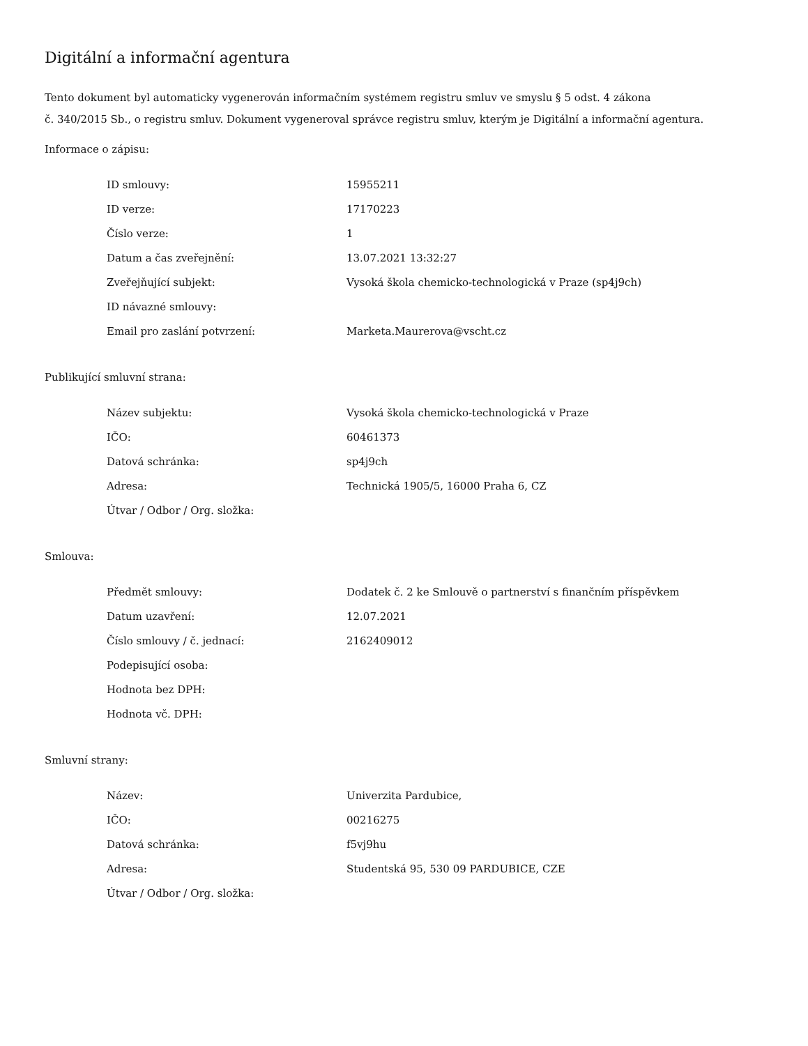Digitální a informační agentura
Tento dokument byl automaticky vygenerován informačním systémem registru smluv ve smyslu § 5 odst. 4 zákona
č. 340/2015 Sb., o registru smluv. Dokument vygeneroval správce registru smluv, kterým je Digitální a informační agentura.
Informace o zápisu:
| ID smlouvy: | 15955211 |
| ID verze: | 17170223 |
| Číslo verze: | 1 |
| Datum a čas zveřejnění: | 13.07.2021 13:32:27 |
| Zveřejňující subjekt: | Vysoká škola chemicko-technologická v Praze (sp4j9ch) |
| ID návazné smlouvy: | |
| Email pro zaslání potvrzení: | Marketa.Maurerova@vscht.cz |
Publikující smluvní strana:
| Název subjektu: | Vysoká škola chemicko-technologická v Praze |
| IČO: | 60461373 |
| Datová schránka: | sp4j9ch |
| Adresa: | Technická 1905/5, 16000 Praha 6, CZ |
| Útvar / Odbor / Org. složka: | |
Smlouva:
| Předmět smlouvy: | Dodatek č. 2 ke Smlouvě o partnerství s finančním příspěvkem |
| Datum uzavření: | 12.07.2021 |
| Číslo smlouvy / č. jednací: | 2162409012 |
| Podepisující osoba: | |
| Hodnota bez DPH: | |
| Hodnota vč. DPH: | |
Smluvní strany:
| Název: | Univerzita Pardubice, |
| IČO: | 00216275 |
| Datová schránka: | f5vj9hu |
| Adresa: | Studentská 95, 530 09 PARDUBICE, CZE |
| Útvar / Odbor / Org. složka: | |